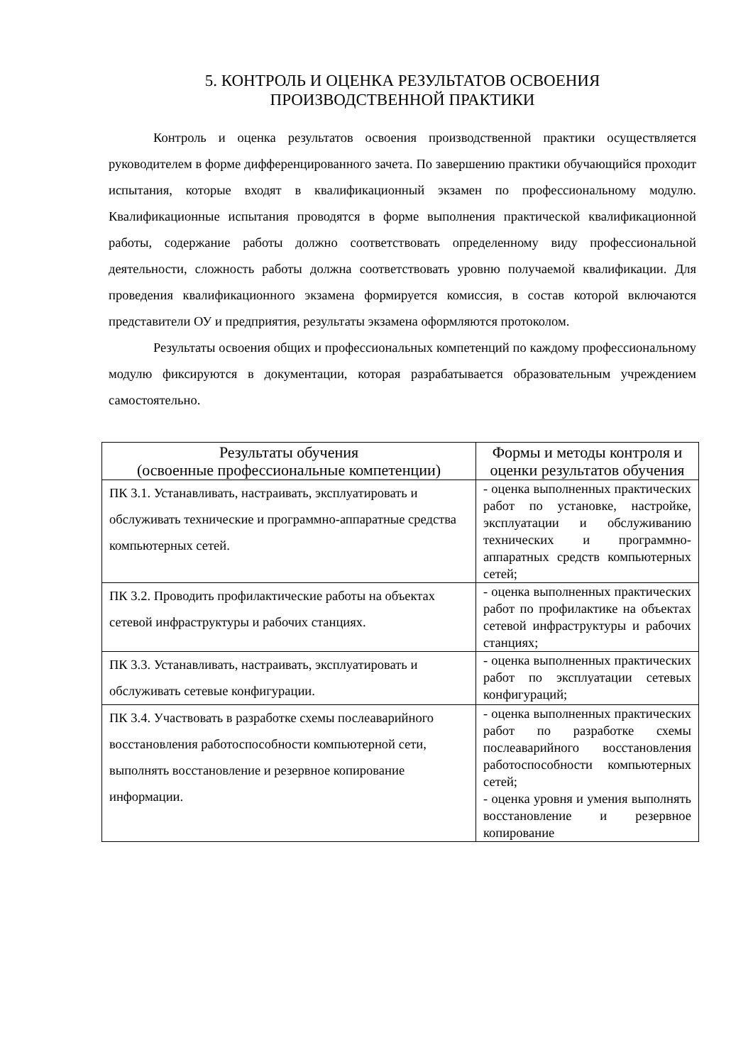5. КОНТРОЛЬ И ОЦЕНКА РЕЗУЛЬТАТОВ ОСВОЕНИЯ
ПРОИЗВОДСТВЕННОЙ ПРАКТИКИ
Контроль и оценка результатов освоения производственной практики осуществляется руководителем в форме дифференцированного зачета. По завершению практики обучающийся проходит испытания, которые входят в квалификационный экзамен по профессиональному модулю. Квалификационные испытания проводятся в форме выполнения практической квалификационной работы, содержание работы должно соответствовать определенному виду профессиональной деятельности, сложность работы должна соответствовать уровню получаемой квалификации. Для проведения квалификационного экзамена формируется комиссия, в состав которой включаются представители ОУ и предприятия, результаты экзамена оформляются протоколом.
Результаты освоения общих и профессиональных компетенций по каждому профессиональному модулю фиксируются в документации, которая разрабатывается образовательным учреждением самостоятельно.
| Результаты обучения (освоенные профессиональные компетенции) | Формы и методы контроля и оценки результатов обучения |
| --- | --- |
| ПК 3.1. Устанавливать, настраивать, эксплуатировать и обслуживать технические и программно-аппаратные средства компьютерных сетей. | - оценка выполненных практических работ по установке, настройке, эксплуатации и обслуживанию технических и программно-аппаратных средств компьютерных сетей; |
| ПК 3.2. Проводить профилактические работы на объектах сетевой инфраструктуры и рабочих станциях. | - оценка выполненных практических работ по профилактике на объектах сетевой инфраструктуры и рабочих станциях; |
| ПК 3.3. Устанавливать, настраивать, эксплуатировать и обслуживать сетевые конфигурации. | - оценка выполненных практических работ по эксплуатации сетевых конфигураций; |
| ПК 3.4. Участвовать в разработке схемы послеаварийного восстановления работоспособности компьютерной сети, выполнять восстановление и резервное копирование информации. | - оценка выполненных практических работ по разработке схемы послеаварийного восстановления работоспособности компьютерных сетей; - оценка уровня и умения выполнять восстановление и резервное копирование |